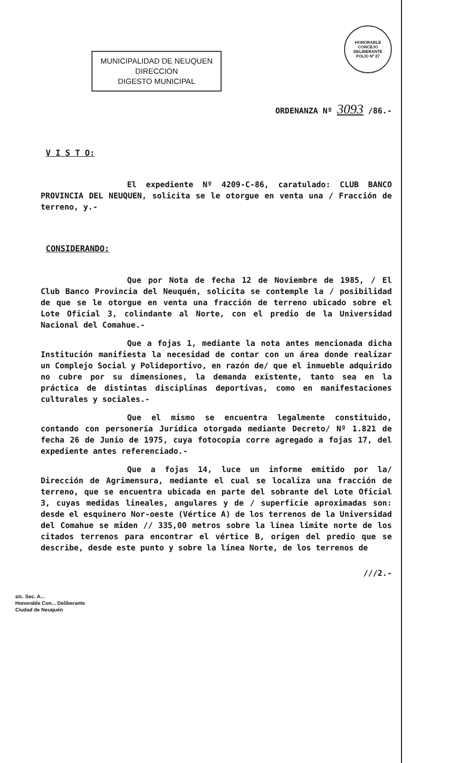MUNICIPALIDAD DE NEUQUEN
DIRECCION
DIGESTO MUNICIPAL
HONORABLE CONCEJO DELIBERANTE
FOLIO Nº 27
ORDENANZA Nº 3093 /86.-
V I S T O:
El expediente Nº 4209-C-86, caratulado: CLUB BANCO PROVINCIA DEL NEUQUEN, solicita se le otorgue en venta una / Fracción de terreno, y.-
CONSIDERANDO:
Que por Nota de fecha 12 de Noviembre de 1985, / El Club Banco Provincia del Neuquén, solicita se contemple la / posibilidad de que se le otorgue en venta una fracción de terreno ubicado sobre el Lote Oficial 3, colindante al Norte, con el predio de la Universidad Nacional del Comahue.-
Que a fojas 1, mediante la nota antes mencionada dicha Institución manifiesta la necesidad de contar con un área donde realizar un Complejo Social y Polideportivo, en razón de/ que el inmueble adquirido no cubre por su dimensiones, la demanda existente, tanto sea en la práctica de distintas disciplinas deportivas, como en manifestaciones culturales y sociales.-
Que el mismo se encuentra legalmente constituido, contando con personería Jurídica otorgada mediante Decreto/ Nº 1.821 de fecha 26 de Junio de 1975, cuya fotocopia corre agregado a fojas 17, del expediente antes referenciado.-
Que a fojas 14, luce un informe emitido por la/ Dirección de Agrimensura, mediante el cual se localiza una fracción de terreno, que se encuentra ubicada en parte del sobrante del Lote Oficial 3, cuyas medidas lineales, angulares y de / superficie aproximadas son: desde el esquinero Nor-oeste (Vértice A) de los terrenos de la Universidad del Comahue se miden // 335,00 metros sobre la línea límite norte de los citados terrenos para encontrar el vértice B, origen del predio que se describe, desde este punto y sobre la línea Norte, de los terrenos de
///2.-
s/c. Sec. A...
Honorable Con... Deliberante
Ciudad de Neuquén